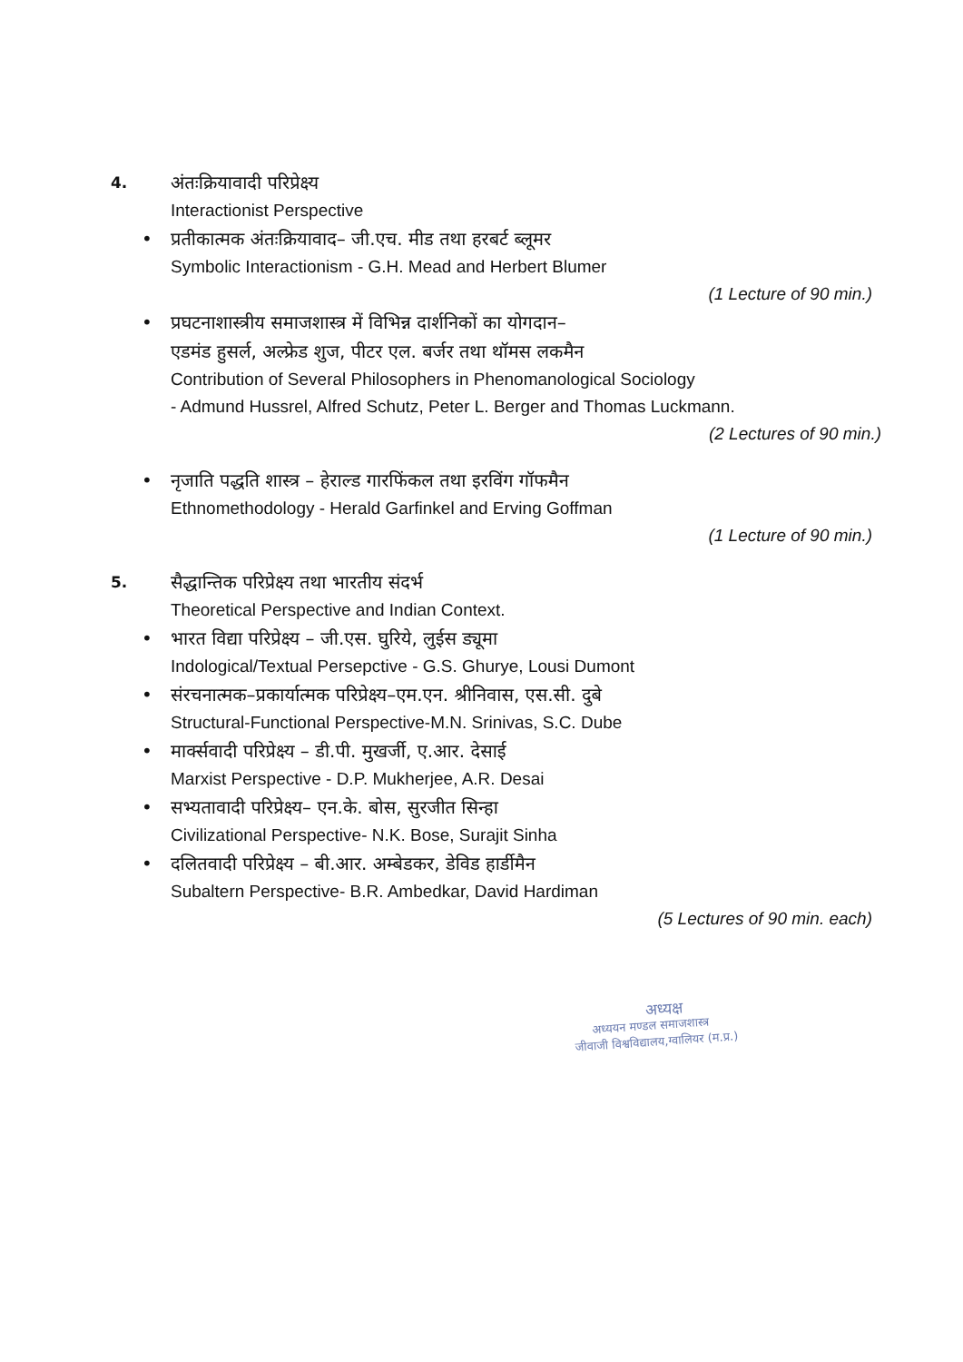4.
अंतःक्रियावादी परिप्रेक्ष्य
Interactionist Perspective
•
प्रतीकात्मक अंतःक्रियावाद– जी.एच. मीड तथा हरबर्ट ब्लूमर
Symbolic Interactionism - G.H. Mead and Herbert Blumer
(1 Lecture of 90 min.)
•
प्रघटनाशास्त्रीय समाजशास्त्र में विभिन्न दार्शनिकों का योगदान–
एडमंड हुसर्ल, अल्फ्रेड शुज, पीटर एल. बर्जर तथा थॉमस लकमैन
Contribution of Several Philosophers in Phenomanological Sociology
- Admund Hussrel, Alfred Schutz, Peter L. Berger and Thomas Luckmann.
(2 Lectures of 90 min.)
•
नृजाति पद्धति शास्त्र – हेराल्ड गारफिंकल तथा इरविंग गॉफमैन
Ethnomethodology - Herald Garfinkel and Erving Goffman
(1 Lecture of 90 min.)
5.
सैद्धान्तिक परिप्रेक्ष्य तथा भारतीय संदर्भ
Theoretical Perspective and Indian Context.
•
भारत विद्या परिप्रेक्ष्य – जी.एस. घुरिये, लुईस ड्यूमा
Indological/Textual Persepctive - G.S. Ghurye, Lousi Dumont
•
संरचनात्मक–प्रकार्यात्मक परिप्रेक्ष्य–एम.एन. श्रीनिवास, एस.सी. दुबे
Structural-Functional Perspective-M.N. Srinivas, S.C. Dube
•
मार्क्सवादी परिप्रेक्ष्य – डी.पी. मुखर्जी, ए.आर. देसाई
Marxist Perspective - D.P. Mukherjee, A.R. Desai
•
सभ्यतावादी परिप्रेक्ष्य– एन.के. बोस, सुरजीत सिन्हा
Civilizational Perspective- N.K. Bose, Surajit Sinha
•
दलितवादी परिप्रेक्ष्य – बी.आर. अम्बेडकर, डेविड हार्डीमैन
Subaltern Perspective- B.R. Ambedkar, David Hardiman
(5 Lectures of 90 min. each)
अध्यक्ष
अध्ययन मण्डल समाजशास्त्र
जीवाजी विश्वविद्यालय,ग्वालियर (म.प्र.)